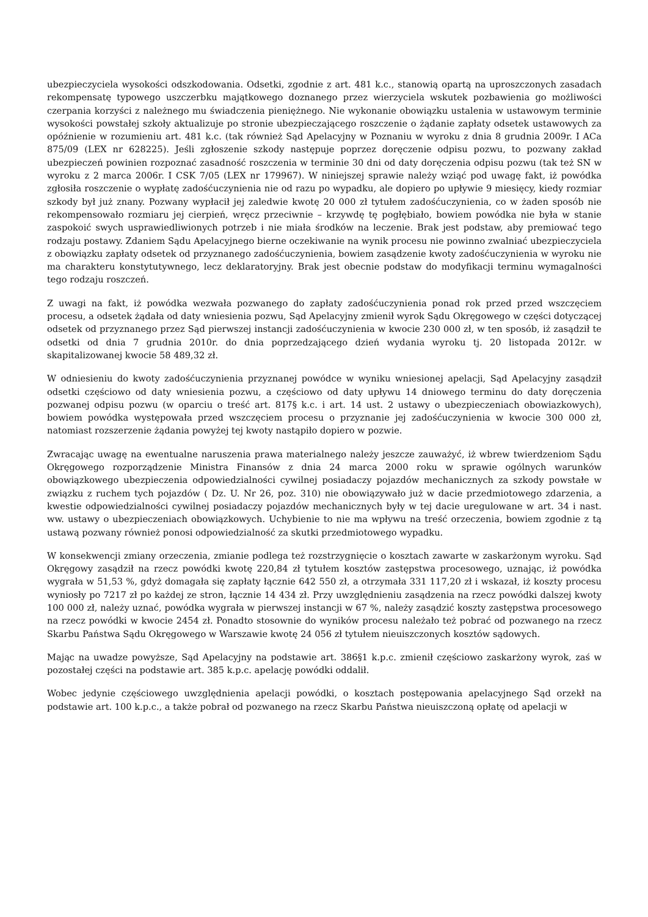ubezpieczyciela wysokości odszkodowania. Odsetki, zgodnie z art. 481 k.c., stanowią opartą na uproszczonych zasadach rekompensatę typowego uszczerbku majątkowego doznanego przez wierzyciela wskutek pozbawienia go możliwości czerpania korzyści z należnego mu świadczenia pieniężnego. Nie wykonanie obowiązku ustalenia w ustawowym terminie wysokości powstałej szkoły aktualizuje po stronie ubezpieczającego roszczenie o żądanie zapłaty odsetek ustawowych za opóźnienie w rozumieniu art. 481 k.c. (tak również Sąd Apelacyjny w Poznaniu w wyroku z dnia 8 grudnia 2009r. I ACa 875/09 (LEX nr 628225). Jeśli zgłoszenie szkody następuje poprzez doręczenie odpisu pozwu, to pozwany zakład ubezpieczeń powinien rozpoznać zasadność roszczenia w terminie 30 dni od daty doręczenia odpisu pozwu (tak też SN w wyroku z 2 marca 2006r. I CSK 7/05 (LEX nr 179967). W niniejszej sprawie należy wziąć pod uwagę fakt, iż powódka zgłosiła roszczenie o wypłatę zadośćuczynienia nie od razu po wypadku, ale dopiero po upływie 9 miesięcy, kiedy rozmiar szkody był już znany. Pozwany wypłacił jej zaledwie kwotę 20 000 zł tytułem zadośćuczynienia, co w żaden sposób nie rekompensowało rozmiaru jej cierpień, wręcz przeciwnie – krzywdę tę pogłębiało, bowiem powódka nie była w stanie zaspokoić swych usprawiedliwionych potrzeb i nie miała środków na leczenie. Brak jest podstaw, aby premiować tego rodzaju postawy. Zdaniem Sądu Apelacyjnego bierne oczekiwanie na wynik procesu nie powinno zwalniać ubezpieczyciela z obowiązku zapłaty odsetek od przyznanego zadośćuczynienia, bowiem zasądzenie kwoty zadośćuczynienia w wyroku nie ma charakteru konstytutywnego, lecz deklaratoryjny. Brak jest obecnie podstaw do modyfikacji terminu wymagalności tego rodzaju roszczeń.
Z uwagi na fakt, iż powódka wezwała pozwanego do zapłaty zadośćuczynienia ponad rok przed przed wszczęciem procesu, a odsetek żądała od daty wniesienia pozwu, Sąd Apelacyjny zmienił wyrok Sądu Okręgowego w części dotyczącej odsetek od przyznanego przez Sąd pierwszej instancji zadośćuczynienia w kwocie 230 000 zł, w ten sposób, iż zasądził te odsetki od dnia 7 grudnia 2010r. do dnia poprzedzającego dzień wydania wyroku tj. 20 listopada 2012r. w skapitalizowanej kwocie 58 489,32 zł.
W odniesieniu do kwoty zadośćuczynienia przyznanej powódce w wyniku wniesionej apelacji, Sąd Apelacyjny zasądził odsetki częściowo od daty wniesienia pozwu, a częściowo od daty upływu 14 dniowego terminu do daty doręczenia pozwanej odpisu pozwu (w oparciu o treść art. 817§ k.c. i art. 14 ust. 2 ustawy o ubezpieczeniach obowiazkowych), bowiem powódka występowała przed wszczęciem procesu o przyznanie jej zadośćuczynienia w kwocie 300 000 zł, natomiast rozszerzenie żądania powyżej tej kwoty nastąpiło dopiero w pozwie.
Zwracając uwagę na ewentualne naruszenia prawa materialnego należy jeszcze zauważyć, iż wbrew twierdzeniom Sądu Okręgowego rozporządzenie Ministra Finansów z dnia 24 marca 2000 roku w sprawie ogólnych warunków obowiązkowego ubezpieczenia odpowiedzialności cywilnej posiadaczy pojazdów mechanicznych za szkody powstałe w związku z ruchem tych pojazdów ( Dz. U. Nr 26, poz. 310) nie obowiązywało już w dacie przedmiotowego zdarzenia, a kwestie odpowiedzialności cywilnej posiadaczy pojazdów mechanicznych były w tej dacie uregulowane w art. 34 i nast. ww. ustawy o ubezpieczeniach obowiązkowych. Uchybienie to nie ma wpływu na treść orzeczenia, bowiem zgodnie z tą ustawą pozwany również ponosi odpowiedzialność za skutki przedmiotowego wypadku.
W konsekwencji zmiany orzeczenia, zmianie podlega też rozstrzygnięcie o kosztach zawarte w zaskarżonym wyroku. Sąd Okręgowy zasądził na rzecz powódki kwotę 220,84 zł tytułem kosztów zastępstwa procesowego, uznając, iż powódka wygrała w 51,53 %, gdyż domagała się zapłaty łącznie 642 550 zł, a otrzymała 331 117,20 zł i wskazał, iż koszty procesu wyniosły po 7217 zł po każdej ze stron, łącznie 14 434 zł. Przy uwzględnieniu zasądzenia na rzecz powódki dalszej kwoty 100 000 zł, należy uznać, powódka wygrała w pierwszej instancji w 67 %, należy zasądzić koszty zastępstwa procesowego na rzecz powódki w kwocie 2454 zł. Ponadto stosownie do wyników procesu należało też pobrać od pozwanego na rzecz Skarbu Państwa Sądu Okręgowego w Warszawie kwotę 24 056 zł tytułem nieuiszczonych kosztów sądowych.
Mając na uwadze powyższe, Sąd Apelacyjny na podstawie art. 386§1 k.p.c. zmienił częściowo zaskarżony wyrok, zaś w pozostałej części na podstawie art. 385 k.p.c. apelację powódki oddalił.
Wobec jedynie częściowego uwzględnienia apelacji powódki, o kosztach postępowania apelacyjnego Sąd orzekł na podstawie art. 100 k.p.c., a także pobrał od pozwanego na rzecz Skarbu Państwa nieuiszczoną opłatę od apelacji w